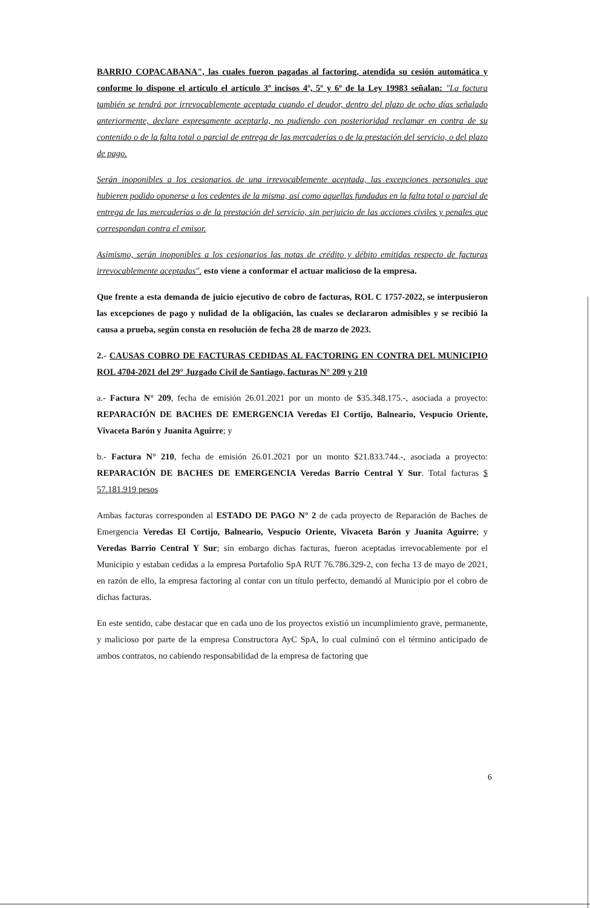BARRIO COPACABANA", las cuales fueron pagadas al factoring, atendida su cesión automática y conforme lo dispone el artículo el artículo 3º incisos 4º, 5º y 6º de la Ley 19983 señalan: "La factura también se tendrá por irrevocablemente aceptada cuando el deudor, dentro del plazo de ocho días señalado anteriormente, declare expresamente aceptarla, no pudiendo con posterioridad reclamar en contra de su contenido o de la falta total o parcial de entrega de las mercaderías o de la prestación del servicio, o del plazo de pago.
Serán inoponibles a los cesionarios de una irrevocablemente aceptada, las excepciones personales que hubieren podido oponerse a los cedentes de la misma, así como aquellas fundadas en la falta total o parcial de entrega de las mercaderías o de la prestación del servicio, sin perjuicio de las acciones civiles y penales que correspondan contra el emisor.
Asimismo, serán inoponibles a los cesionarios las notas de crédito y débito emitidas respecto de facturas irrevocablemente aceptadas". esto viene a conformar el actuar malicioso de la empresa.
Que frente a esta demanda de juicio ejecutivo de cobro de facturas, ROL C 1757-2022, se interpusieron las excepciones de pago y nulidad de la obligación, las cuales se declararon admisibles y se recibió la causa a prueba, según consta en resolución de fecha 28 de marzo de 2023.
2.- CAUSAS COBRO DE FACTURAS CEDIDAS AL FACTORING EN CONTRA DEL MUNICIPIO ROL 4704-2021 del 29° Juzgado Civil de Santiago, facturas N° 209 y 210
a.- Factura N° 209, fecha de emisión 26.01.2021 por un monto de $35.348.175.-, asociada a proyecto: REPARACIÓN DE BACHES DE EMERGENCIA Veredas El Cortijo, Balneario, Vespucio Oriente, Vivaceta Barón y Juanita Aguirre; y
b.- Factura N° 210, fecha de emisión 26.01.2021 por un monto $21.833.744.-, asociada a proyecto: REPARACIÓN DE BACHES DE EMERGENCIA Veredas Barrio Central Y Sur. Total facturas $ 57.181.919 pesos
Ambas facturas corresponden al ESTADO DE PAGO N° 2 de cada proyecto de Reparación de Baches de Emergencia Veredas El Cortijo, Balneario, Vespucio Oriente, Vivaceta Barón y Juanita Aguirre; y Veredas Barrio Central Y Sur; sin embargo dichas facturas, fueron aceptadas irrevocablemente por el Municipio y estaban cedidas a la empresa Portafolio SpA RUT 76.786.329-2, con fecha 13 de mayo de 2021, en razón de ello, la empresa factoring al contar con un título perfecto, demandó al Municipio por el cobro de dichas facturas.
En este sentido, cabe destacar que en cada uno de los proyectos existió un incumplimiento grave, permanente, y malicioso por parte de la empresa Constructora AyC SpA, lo cual culminó con el término anticipado de ambos contratos, no cabiendo responsabilidad de la empresa de factoring que
6